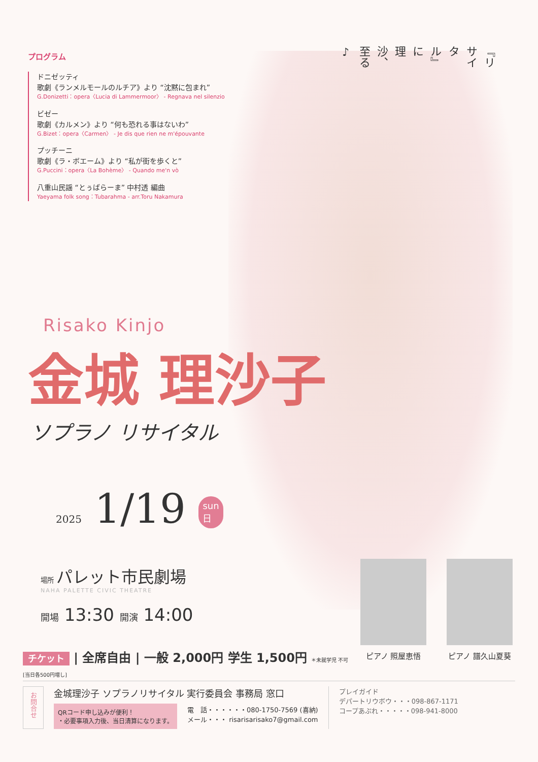プログラム
ドニゼッティ
歌劇《ランメルモールのルチア》より “沈黙に包まれ”
G.Donizetti：opera〈Lucia di Lammermoor〉 - Regnava nel silenzio
ビゼー
歌劇《カルメン》より “何も恐れる事はないわ”
G.Bizet：opera〈Carmen〉 - Je dis que rien ne m'épouvante
プッチーニ
歌劇《ラ・ボエーム》より “私が街を歩くと”
G.Puccini：opera〈La Bohème〉 - Quando me'n vò
八重山民謡 “とぅばらーま” 中村透 編曲
Yaeyama folk song：Tubarahma - arr.Toru Nakamura
『リサイタル』に
理沙、至る♪
Risako Kinjo
金城 理沙子
ソプラノ リサイタル
2025 1/19 sun
日
場所 パレット市民劇場
NAHA PALETTE CIVIC THEATRE
開場 13:30 開演 14:00
チケット | 全席自由 | 一般 2,000円 学生 1,500円 ＊未就学児 不可
[当日各500円増し]
ピアノ 照屋恵悟 ピアノ 譜久山夏葵
お問合せ
金城理沙子 ソプラノリサイタル 実行委員会 事務局 窓口
QRコード申し込みが便利！
・必要事項入力後、当日清算になります。
電　話・・・・・・080-1750-7569 (喜納)
メール・・・ risarisarisako7@gmail.com
プレイガイド
デパートリウボウ・・・098-867-1171
コープあぷれ・・・・・098-941-8000